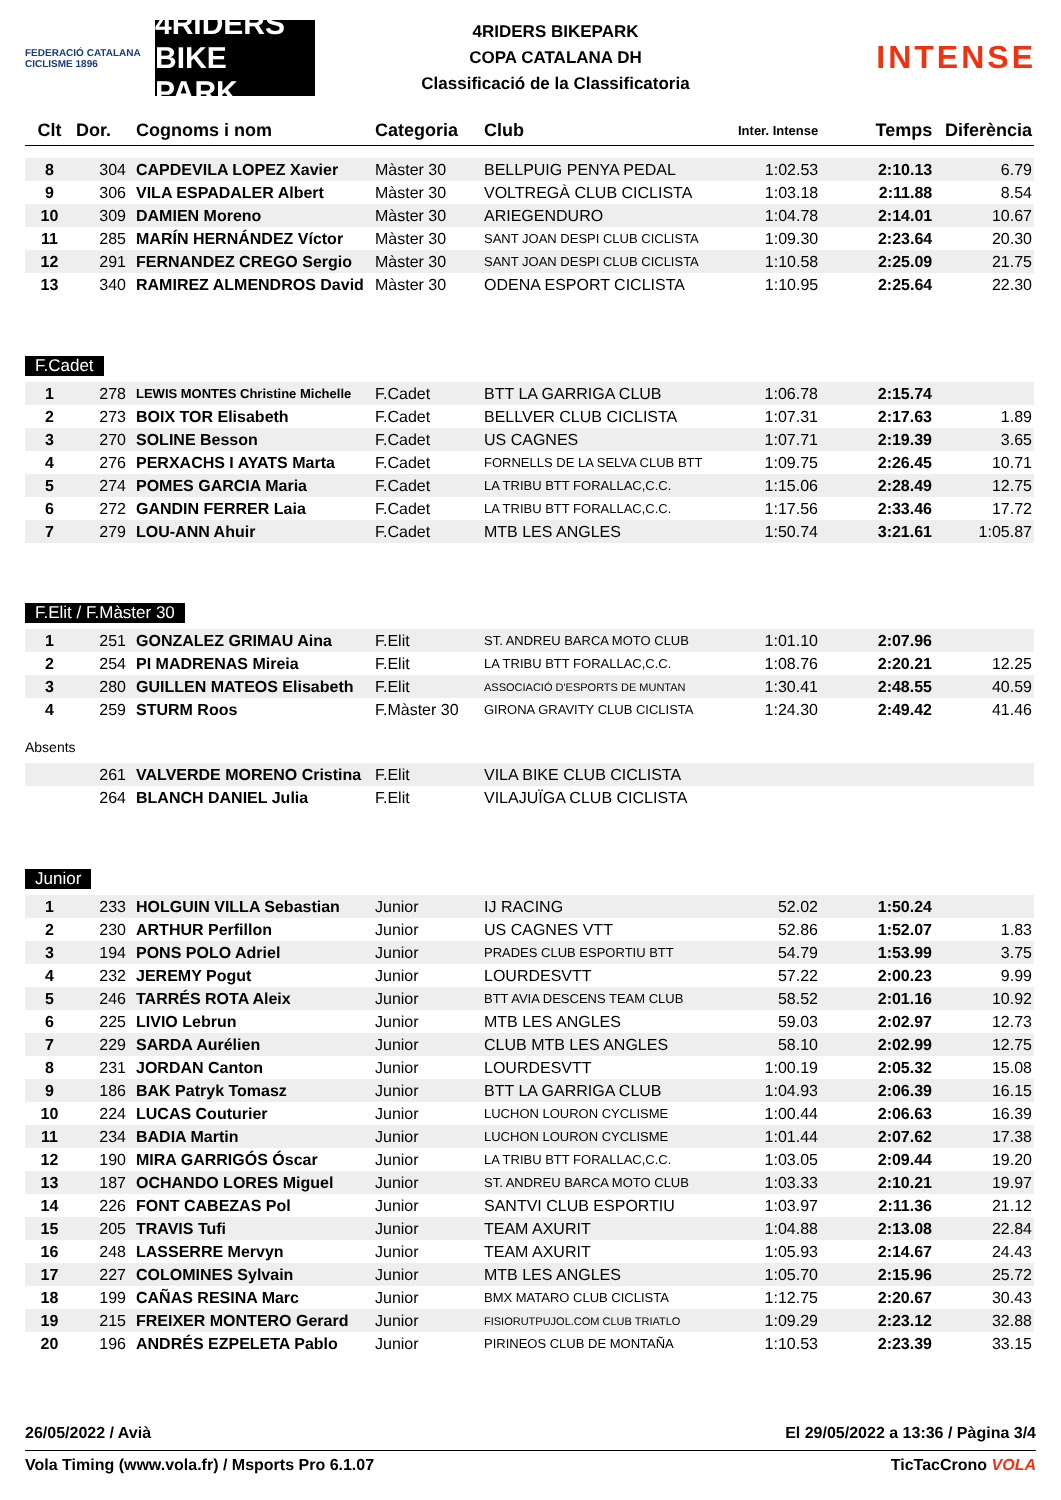FEDERACIÓ CATALANA CICLISME 1896
4RIDERS BIKE PARK
4RIDERS BIKEPARK
COPA CATALANA DH
Classificació de la Classificatoria
INTENSE
| Clt | Dor. | Cognoms i nom | Categoria | Club | Inter. Intense | Temps | Diferència |
| --- | --- | --- | --- | --- | --- | --- | --- |
| 8 | 304 | CAPDEVILA LOPEZ Xavier | Màster 30 | BELLPUIG PENYA PEDAL | 1:02.53 | 2:10.13 | 6.79 |
| 9 | 306 | VILA ESPADALER Albert | Màster 30 | VOLTREGÀ CLUB CICLISTA | 1:03.18 | 2:11.88 | 8.54 |
| 10 | 309 | DAMIEN Moreno | Màster 30 | ARIEGENDURO | 1:04.78 | 2:14.01 | 10.67 |
| 11 | 285 | MARÍN HERNÁNDEZ Víctor | Màster 30 | SANT JOAN DESPI CLUB CICLISTA | 1:09.30 | 2:23.64 | 20.30 |
| 12 | 291 | FERNANDEZ CREGO Sergio | Màster 30 | SANT JOAN DESPI CLUB CICLISTA | 1:10.58 | 2:25.09 | 21.75 |
| 13 | 340 | RAMIREZ ALMENDROS David | Màster 30 | ODENA ESPORT CICLISTA | 1:10.95 | 2:25.64 | 22.30 |
F.Cadet
| 1 | 278 | LEWIS MONTES Christine Michelle | F.Cadet | BTT LA GARRIGA CLUB | 1:06.78 | 2:15.74 | |
| 2 | 273 | BOIX TOR Elisabeth | F.Cadet | BELLVER CLUB CICLISTA | 1:07.31 | 2:17.63 | 1.89 |
| 3 | 270 | SOLINE Besson | F.Cadet | US CAGNES | 1:07.71 | 2:19.39 | 3.65 |
| 4 | 276 | PERXACHS I AYATS Marta | F.Cadet | FORNELLS DE LA SELVA CLUB BTT | 1:09.75 | 2:26.45 | 10.71 |
| 5 | 274 | POMES GARCIA Maria | F.Cadet | LA TRIBU BTT FORALLAC,C.C. | 1:15.06 | 2:28.49 | 12.75 |
| 6 | 272 | GANDIN FERRER Laia | F.Cadet | LA TRIBU BTT FORALLAC,C.C. | 1:17.56 | 2:33.46 | 17.72 |
| 7 | 279 | LOU-ANN Ahuir | F.Cadet | MTB LES ANGLES | 1:50.74 | 3:21.61 | 1:05.87 |
F.Elit / F.Màster 30
| 1 | 251 | GONZALEZ GRIMAU Aina | F.Elit | ST. ANDREU BARCA MOTO CLUB | 1:01.10 | 2:07.96 | |
| 2 | 254 | PI MADRENAS Mireia | F.Elit | LA TRIBU BTT FORALLAC,C.C. | 1:08.76 | 2:20.21 | 12.25 |
| 3 | 280 | GUILLEN MATEOS Elisabeth | F.Elit | ASSOCIACIÓ D'ESPORTS DE MUNTAN | 1:30.41 | 2:48.55 | 40.59 |
| 4 | 259 | STURM Roos | F.Màster 30 | GIRONA GRAVITY CLUB CICLISTA | 1:24.30 | 2:49.42 | 41.46 |
Absents
| | 261 | VALVERDE MORENO Cristina | F.Elit | VILA BIKE CLUB CICLISTA | | | |
| | 264 | BLANCH DANIEL Julia | F.Elit | VILAJUÏGA CLUB CICLISTA | | | |
Junior
| 1 | 233 | HOLGUIN VILLA Sebastian | Junior | IJ RACING | 52.02 | 1:50.24 | |
| 2 | 230 | ARTHUR Perfillon | Junior | US CAGNES VTT | 52.86 | 1:52.07 | 1.83 |
| 3 | 194 | PONS POLO Adriel | Junior | PRADES CLUB ESPORTIU BTT | 54.79 | 1:53.99 | 3.75 |
| 4 | 232 | JEREMY Pogut | Junior | LOURDESVTT | 57.22 | 2:00.23 | 9.99 |
| 5 | 246 | TARRÉS ROTA Aleix | Junior | BTT AVIA DESCENS TEAM CLUB | 58.52 | 2:01.16 | 10.92 |
| 6 | 225 | LIVIO Lebrun | Junior | MTB LES ANGLES | 59.03 | 2:02.97 | 12.73 |
| 7 | 229 | SARDA Aurélien | Junior | CLUB MTB LES ANGLES | 58.10 | 2:02.99 | 12.75 |
| 8 | 231 | JORDAN Canton | Junior | LOURDESVTT | 1:00.19 | 2:05.32 | 15.08 |
| 9 | 186 | BAK Patryk Tomasz | Junior | BTT LA GARRIGA CLUB | 1:04.93 | 2:06.39 | 16.15 |
| 10 | 224 | LUCAS Couturier | Junior | LUCHON LOURON CYCLISME | 1:00.44 | 2:06.63 | 16.39 |
| 11 | 234 | BADIA Martin | Junior | LUCHON LOURON CYCLISME | 1:01.44 | 2:07.62 | 17.38 |
| 12 | 190 | MIRA GARRIGÓS Óscar | Junior | LA TRIBU BTT FORALLAC,C.C. | 1:03.05 | 2:09.44 | 19.20 |
| 13 | 187 | OCHANDO LORES Miguel | Junior | ST. ANDREU BARCA MOTO CLUB | 1:03.33 | 2:10.21 | 19.97 |
| 14 | 226 | FONT CABEZAS Pol | Junior | SANTVI CLUB ESPORTIU | 1:03.97 | 2:11.36 | 21.12 |
| 15 | 205 | TRAVIS Tufi | Junior | TEAM AXURIT | 1:04.88 | 2:13.08 | 22.84 |
| 16 | 248 | LASSERRE Mervyn | Junior | TEAM AXURIT | 1:05.93 | 2:14.67 | 24.43 |
| 17 | 227 | COLOMINES Sylvain | Junior | MTB LES ANGLES | 1:05.70 | 2:15.96 | 25.72 |
| 18 | 199 | CAÑAS RESINA Marc | Junior | BMX MATARO CLUB CICLISTA | 1:12.75 | 2:20.67 | 30.43 |
| 19 | 215 | FREIXER MONTERO Gerard | Junior | FISIORUTPUJOL.COM CLUB TRIATLO | 1:09.29 | 2:23.12 | 32.88 |
| 20 | 196 | ANDRÉS EZPELETA Pablo | Junior | PIRINEOS CLUB DE MONTAÑA | 1:10.53 | 2:23.39 | 33.15 |
26/05/2022 / Avià El 29/05/2022 a 13:36 / Pàgina 3/4
Vola Timing (www.vola.fr) / Msports Pro 6.1.07 TicTacCrono VOLA